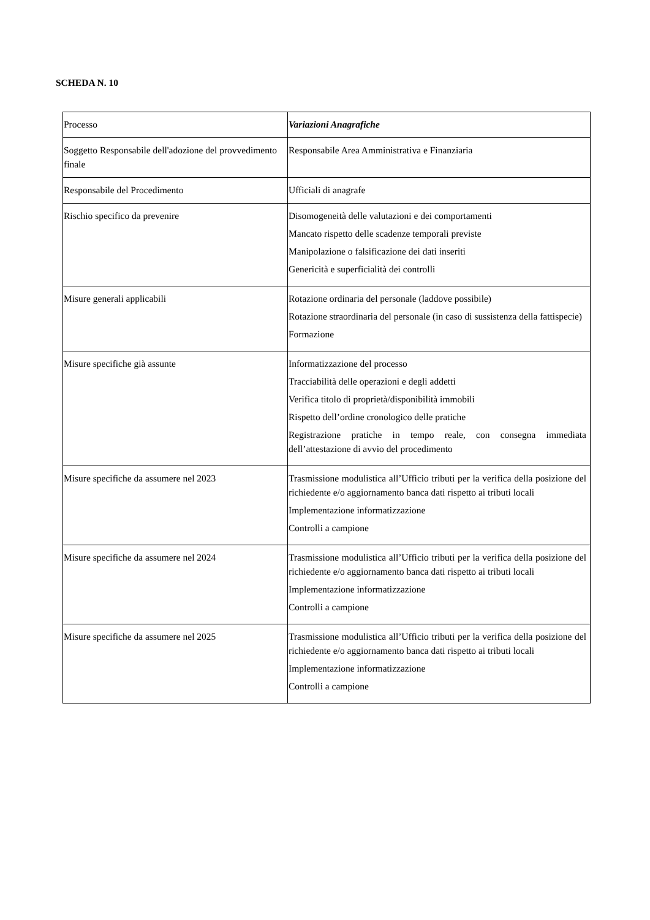SCHEDA N. 10
| Processo | Variazioni Anagrafiche |
| Soggetto Responsabile dell'adozione del provvedimento finale | Responsabile Area Amministrativa e Finanziaria |
| Responsabile del Procedimento | Ufficiali di anagrafe |
| Rischio specifico da prevenire | Disomogeneità delle valutazioni e dei comportamenti Mancato rispetto delle scadenze temporali previste Manipolazione o falsificazione dei dati inseriti Genericità e superficialità dei controlli |
| Misure generali applicabili | Rotazione ordinaria del personale (laddove possibile) Rotazione straordinaria del personale (in caso di sussistenza della fattispecie) Formazione |
| Misure specifiche già assunte | Informatizzazione del processo Tracciabilità delle operazioni e degli addetti Verifica titolo di proprietà/disponibilità immobili Rispetto dell’ordine cronologico delle pratiche Registrazione pratiche in tempo reale, con consegna immediata dell’attestazione di avvio del procedimento |
| Misure specifiche da assumere nel 2023 | Trasmissione modulistica all’Ufficio tributi per la verifica della posizione del richiedente e/o aggiornamento banca dati rispetto ai tributi locali Implementazione informatizzazione Controlli a campione |
| Misure specifiche da assumere nel 2024 | Trasmissione modulistica all’Ufficio tributi per la verifica della posizione del richiedente e/o aggiornamento banca dati rispetto ai tributi locali Implementazione informatizzazione Controlli a campione |
| Misure specifiche da assumere nel 2025 | Trasmissione modulistica all’Ufficio tributi per la verifica della posizione del richiedente e/o aggiornamento banca dati rispetto ai tributi locali Implementazione informatizzazione Controlli a campione |